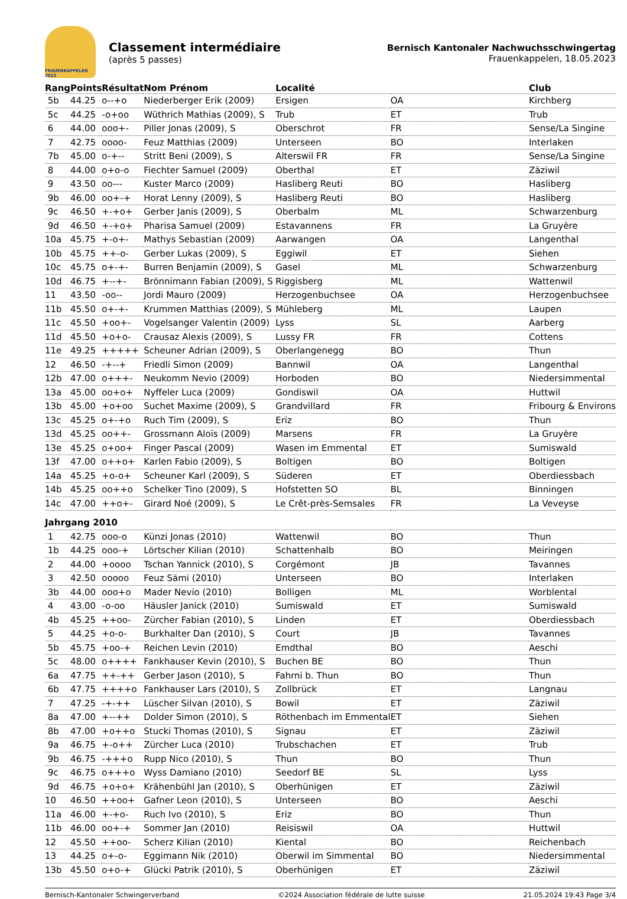FRAUENKAPPELEN 2023
Classement intermédiaire
(après 5 passes)
Bernisch Kantonaler Nachwuchsschwingertag
Frauenkappelen, 18.05.2023
| Rang | Points | Résultat | Nom Prénom | Localité | | Club |
| --- | --- | --- | --- | --- | --- | --- |
| 5b | 44.25 | o--+o | Niederberger Erik (2009) | Ersigen | OA | Kirchberg |
| 5c | 44.25 | -o+oo | Wüthrich Mathias (2009), S | Trub | ET | Trub |
| 6 | 44.00 | ooo+- | Piller Jonas (2009), S | Oberschrot | FR | Sense/La Singine |
| 7 | 42.75 | oooo- | Feuz Matthias (2009) | Unterseen | BO | Interlaken |
| 7b | 45.00 | o-+-- | Stritt Beni (2009), S | Alterswil FR | FR | Sense/La Singine |
| 8 | 44.00 | o+o-o | Fiechter Samuel (2009) | Oberthal | ET | Zäziwil |
| 9 | 43.50 | oo--- | Kuster Marco (2009) | Hasliberg Reuti | BO | Hasliberg |
| 9b | 46.00 | oo+-+ | Horat Lenny (2009), S | Hasliberg Reuti | BO | Hasliberg |
| 9c | 46.50 | +-+o+ | Gerber Janis (2009), S | Oberbalm | ML | Schwarzenburg |
| 9d | 46.50 | +-+o+ | Pharisa Samuel (2009) | Estavannens | FR | La Gruyère |
| 10a | 45.75 | +-o+- | Mathys Sebastian (2009) | Aarwangen | OA | Langenthal |
| 10b | 45.75 | ++-o- | Gerber Lukas (2009), S | Eggiwil | ET | Siehen |
| 10c | 45.75 | o+-+- | Burren Benjamin (2009), S | Gasel | ML | Schwarzenburg |
| 10d | 46.75 | +--+- | Brönnimann Fabian (2009), S | Riggisberg | ML | Wattenwil |
| 11 | 43.50 | -oo-- | Jordi Mauro (2009) | Herzogenbuchsee | OA | Herzogenbuchsee |
| 11b | 45.50 | o+-+- | Krummen Matthias (2009), S | Mühleberg | ML | Laupen |
| 11c | 45.50 | +oo+- | Vogelsanger Valentin (2009) | Lyss | SL | Aarberg |
| 11d | 45.50 | +o+o- | Crausaz Alexis (2009), S | Lussy FR | FR | Cottens |
| 11e | 49.25 | +++++ | Scheuner Adrian (2009), S | Oberlangenegg | BO | Thun |
| 12 | 46.50 | -+--+ | Friedli Simon (2009) | Bannwil | OA | Langenthal |
| 12b | 47.00 | o+++- | Neukomm Nevio (2009) | Horboden | BO | Niedersimmental |
| 13a | 45.00 | oo+o+ | Nyffeler Luca (2009) | Gondiswil | OA | Huttwil |
| 13b | 45.00 | +o+oo | Suchet Maxime (2009), S | Grandvillard | FR | Fribourg & Environs |
| 13c | 45.25 | o+-+o | Ruch Tim (2009), S | Eriz | BO | Thun |
| 13d | 45.25 | oo++- | Grossmann Aloïs (2009) | Marsens | FR | La Gruyère |
| 13e | 45.25 | o+oo+ | Finger Pascal (2009) | Wasen im Emmental | ET | Sumiswald |
| 13f | 47.00 | o++o+ | Karlen Fabio (2009), S | Boltigen | BO | Boltigen |
| 14a | 45.25 | +o-o+ | Scheuner Karl (2009), S | Süderen | ET | Oberdiessbach |
| 14b | 45.25 | oo++o | Schelker Tino (2009), S | Hofstetten SO | BL | Binningen |
| 14c | 47.00 | ++o+- | Girard Noé (2009), S | Le Crêt-près-Semsales | FR | La Veveyse |
| Jahrgang 2010 | | | | | | |
| 1 | 42.75 | ooo-o | Künzi Jonas (2010) | Wattenwil | BO | Thun |
| 1b | 44.25 | ooo-+ | Lörtscher Kilian (2010) | Schattenhalb | BO | Meiringen |
| 2 | 44.00 | +oooo | Tschan Yannick (2010), S | Corgémont | JB | Tavannes |
| 3 | 42.50 | ooooo | Feuz Sämi (2010) | Unterseen | BO | Interlaken |
| 3b | 44.00 | ooo+o | Mader Nevio (2010) | Bolligen | ML | Worblental |
| 4 | 43.00 | -o-oo | Häusler Janick (2010) | Sumiswald | ET | Sumiswald |
| 4b | 45.25 | ++oo- | Zürcher Fabian (2010), S | Linden | ET | Oberdiessbach |
| 5 | 44.25 | +o-o- | Burkhalter Dan (2010), S | Court | JB | Tavannes |
| 5b | 45.75 | +oo-+ | Reichen Levin (2010) | Emdthal | BO | Aeschi |
| 5c | 48.00 | o++++ | Fankhauser Kevin (2010), S | Buchen BE | BO | Thun |
| 6a | 47.75 | ++-++ | Gerber Jason (2010), S | Fahrni b. Thun | BO | Thun |
| 6b | 47.75 | ++++o | Fankhauser Lars (2010), S | Zollbrück | ET | Langnau |
| 7 | 47.25 | -+-++ | Lüscher Silvan (2010), S | Bowil | ET | Zäziwil |
| 8a | 47.00 | +--++ | Dolder Simon (2010), S | Röthenbach im Emmental | ET | Siehen |
| 8b | 47.00 | +o++o | Stucki Thomas (2010), S | Signau | ET | Zäziwil |
| 9a | 46.75 | +-o++ | Zürcher Luca (2010) | Trubschachen | ET | Trub |
| 9b | 46.75 | -+++o | Rupp Nico (2010), S | Thun | BO | Thun |
| 9c | 46.75 | o+++o | Wyss Damiano (2010) | Seedorf BE | SL | Lyss |
| 9d | 46.75 | +o+o+ | Krähenbühl Jan (2010), S | Oberhünigen | ET | Zäziwil |
| 10 | 46.50 | ++oo+ | Gafner Leon (2010), S | Unterseen | BO | Aeschi |
| 11a | 46.00 | +-+o- | Ruch Ivo (2010), S | Eriz | BO | Thun |
| 11b | 46.00 | oo+-+ | Sommer Jan (2010) | Reisiswil | OA | Huttwil |
| 12 | 45.50 | ++oo- | Scherz Kilian (2010) | Kiental | BO | Reichenbach |
| 13 | 44.25 | o+-o- | Eggimann Nik (2010) | Oberwil im Simmental | BO | Niedersimmental |
| 13b | 45.50 | o+o-+ | Glücki Patrik (2010), S | Oberhünigen | ET | Zäziwil |
Bernisch-Kantonaler Schwingerverband ©2024 Association fédérale de lutte suisse 21.05.2024 19:43 Page 3/4